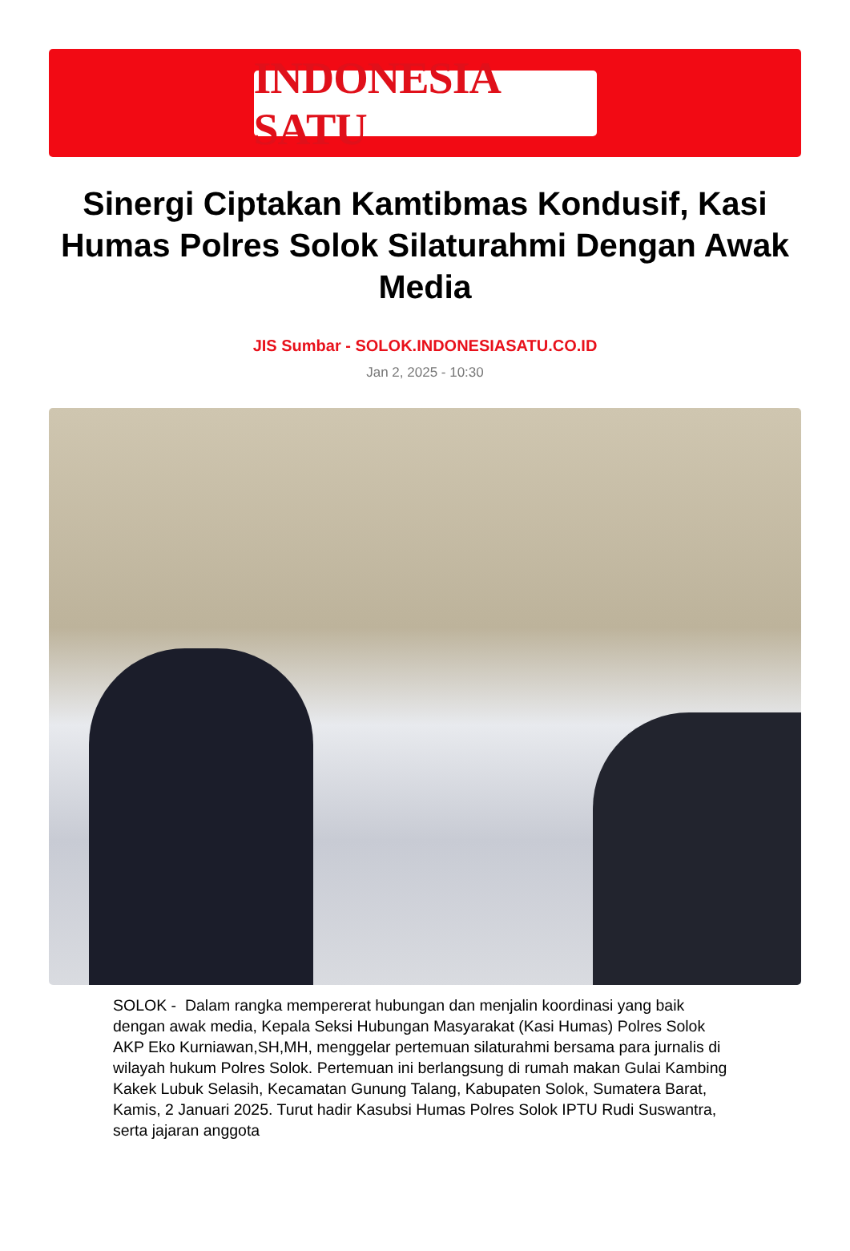INDONESIA SATU
Sinergi Ciptakan Kamtibmas Kondusif, Kasi Humas Polres Solok Silaturahmi Dengan Awak Media
JIS Sumbar - SOLOK.INDONESIASATU.CO.ID
Jan 2, 2025 - 10:30
SOLOK - Dalam rangka mempererat hubungan dan menjalin koordinasi yang baik dengan awak media, Kepala Seksi Hubungan Masyarakat (Kasi Humas) Polres Solok AKP Eko Kurniawan,SH,MH, menggelar pertemuan silaturahmi bersama para jurnalis di wilayah hukum Polres Solok. Pertemuan ini berlangsung di rumah makan Gulai Kambing Kakek Lubuk Selasih, Kecamatan Gunung Talang, Kabupaten Solok, Sumatera Barat, Kamis, 2 Januari 2025. Turut hadir Kasubsi Humas Polres Solok IPTU Rudi Suswantra, serta jajaran anggota